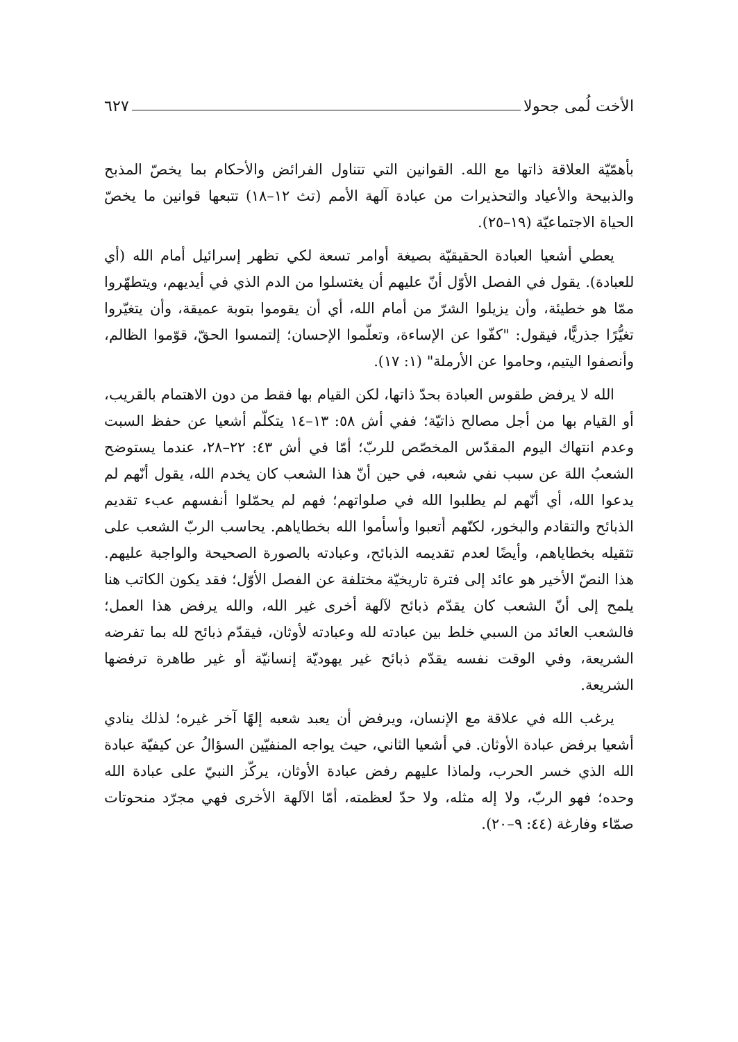الأخت لُمى جحولا ٦٢٧
بأهمّيّة العلاقة ذاتها مع الله. القوانين التي تتناول الفرائض والأحكام بما يخصّ المذبح والذبيحة والأعياد والتحذيرات من عبادة آلهة الأمم (تث ١٢–١٨) تتبعها قوانين ما يخصّ الحياة الاجتماعيّة (١٩–٢٥).
يعطي أشعيا العبادة الحقيقيّة بصيغة أوامر تسعة لكي تظهر إسرائيل أمام الله (أي للعبادة). يقول في الفصل الأوّل أنّ عليهم أن يغتسلوا من الدم الذي في أيديهم، ويتطهّروا ممّا هو خطيئة، وأن يزيلوا الشرّ من أمام الله، أي أن يقوموا بتوبة عميقة، وأن يتغيّروا تغيُّرًا جذريًّا، فيقول: "كفّوا عن الإساءة، وتعلّموا الإحسان؛ إلتمسوا الحقّ، قوّموا الظالم، وأنصفوا اليتيم، وحاموا عن الأرملة" (١: ١٧).
الله لا يرفض طقوس العبادة بحدّ ذاتها، لكن القيام بها فقط من دون الاهتمام بالقريب، أو القيام بها من أجل مصالح ذاتيّة؛ ففي أش ٥٨: ١٣–١٤ يتكلّم أشعيا عن حفظ السبت وعدم انتهاك اليوم المقدّس المخصّص للربّ؛ أمّا في أش ٤٣: ٢٢–٢٨، عندما يستوضح الشعبُ اللهَ عن سبب نفي شعبه، في حين أنّ هذا الشعب كان يخدم الله، يقول أنّهم لم يدعوا الله، أي أنّهم لم يطلبوا الله في صلواتهم؛ فهم لم يحمّلوا أنفسهم عبء تقديم الذبائح والتقادم والبخور، لكنّهم أتعبوا وأسأموا الله بخطاياهم. يحاسب الربّ الشعب على تثقيله بخطاياهم، وأيضًا لعدم تقديمه الذبائح، وعبادته بالصورة الصحيحة والواجبة عليهم. هذا النصّ الأخير هو عائد إلى فترة تاريخيّة مختلفة عن الفصل الأوّل؛ فقد يكون الكاتب هنا يلمح إلى أنّ الشعب كان يقدّم ذبائح لآلهة أخرى غير الله، والله يرفض هذا العمل؛ فالشعب العائد من السبي خلط بين عبادته لله وعبادته لأوثان، فيقدّم ذبائح لله بما تفرضه الشريعة، وفي الوقت نفسه يقدّم ذبائح غير يهوديّة إنسانيّة أو غير طاهرة ترفضها الشريعة.
يرغب الله في علاقة مع الإنسان، ويرفض أن يعبد شعبه إلهًا آخر غيره؛ لذلك ينادي أشعيا برفض عبادة الأوثان. في أشعيا الثاني، حيث يواجه المنفيّين السؤالُ عن كيفيّة عبادة الله الذي خسر الحرب، ولماذا عليهم رفض عبادة الأوثان، يركّز النبيّ على عبادة الله وحده؛ فهو الربّ، ولا إله مثله، ولا حدّ لعظمته، أمّا الآلهة الأخرى فهي مجرّد منحوتات صمّاء وفارغة (٤٤: ٩–٢٠).